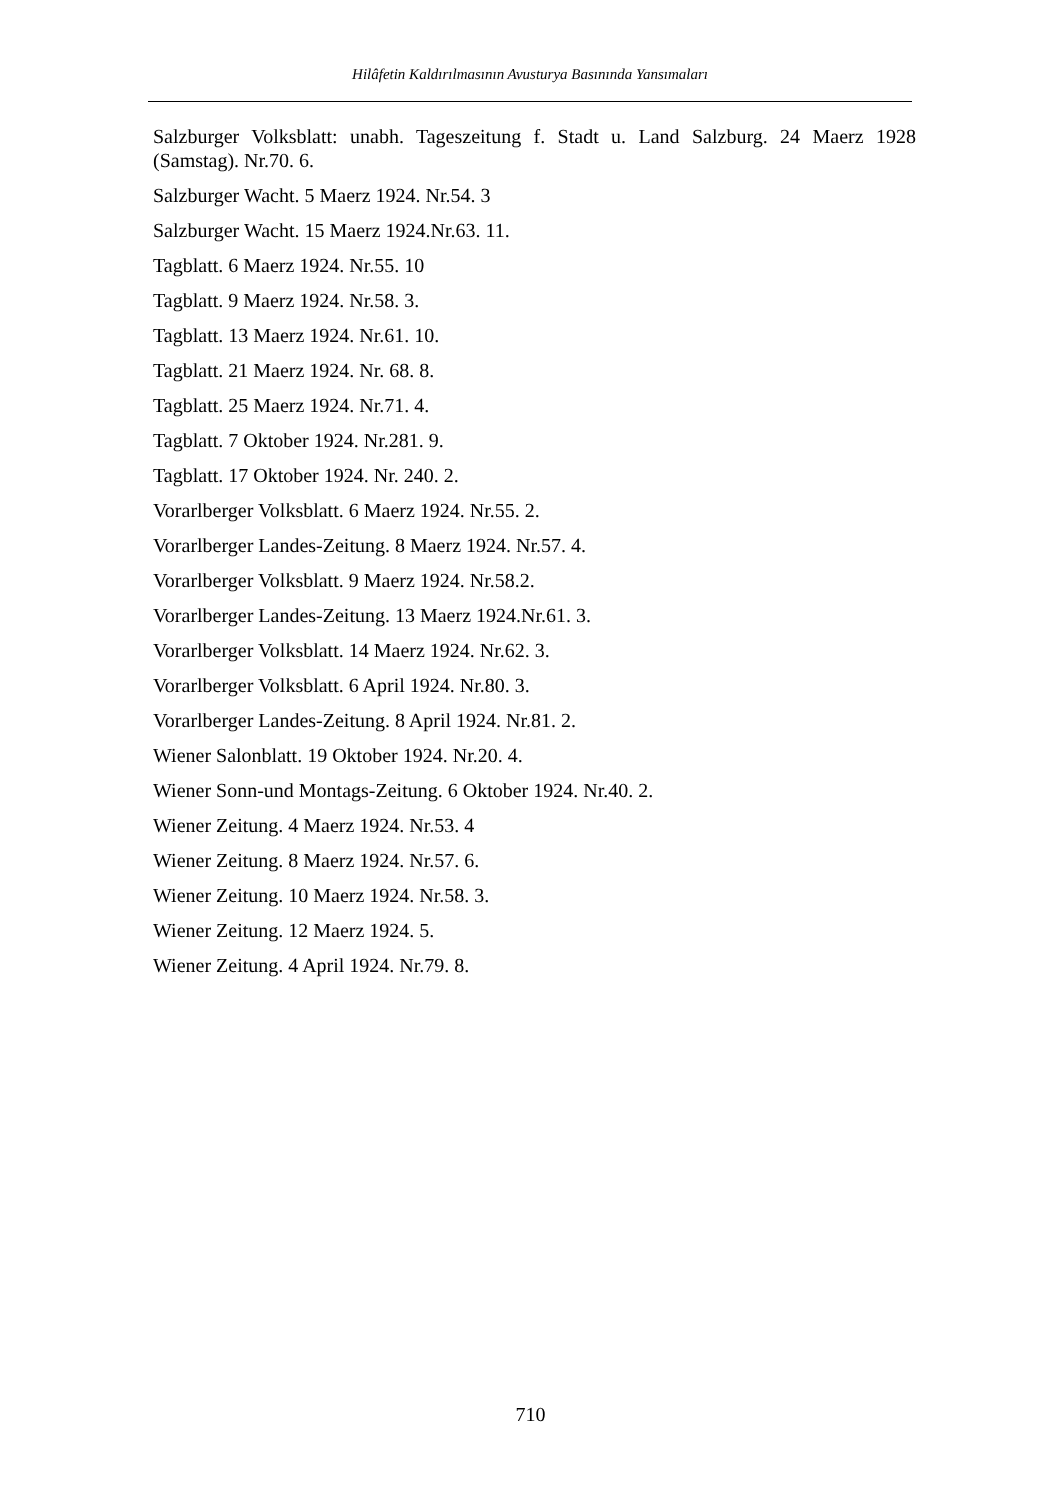Hilâfetin Kaldırılmasının Avusturya Basınında Yansımaları
Salzburger Volksblatt: unabh. Tageszeitung f. Stadt u. Land Salzburg. 24 Maerz 1928 (Samstag). Nr.70. 6.
Salzburger Wacht. 5 Maerz 1924. Nr.54. 3
Salzburger Wacht. 15 Maerz 1924.Nr.63. 11.
Tagblatt. 6 Maerz 1924. Nr.55. 10
Tagblatt. 9 Maerz 1924. Nr.58. 3.
Tagblatt. 13 Maerz 1924. Nr.61. 10.
Tagblatt. 21 Maerz 1924. Nr. 68. 8.
Tagblatt. 25 Maerz 1924. Nr.71. 4.
Tagblatt. 7 Oktober 1924. Nr.281. 9.
Tagblatt. 17 Oktober 1924. Nr. 240. 2.
Vorarlberger Volksblatt. 6 Maerz 1924. Nr.55. 2.
Vorarlberger Landes-Zeitung. 8 Maerz 1924. Nr.57. 4.
Vorarlberger Volksblatt. 9 Maerz 1924. Nr.58.2.
Vorarlberger Landes-Zeitung. 13 Maerz 1924.Nr.61. 3.
Vorarlberger Volksblatt. 14 Maerz 1924. Nr.62. 3.
Vorarlberger Volksblatt. 6 April 1924. Nr.80. 3.
Vorarlberger Landes-Zeitung. 8 April 1924. Nr.81. 2.
Wiener Salonblatt. 19 Oktober 1924. Nr.20. 4.
Wiener Sonn-und Montags-Zeitung. 6 Oktober 1924. Nr.40. 2.
Wiener Zeitung. 4 Maerz 1924. Nr.53. 4
Wiener Zeitung. 8 Maerz 1924. Nr.57. 6.
Wiener Zeitung. 10 Maerz 1924. Nr.58. 3.
Wiener Zeitung. 12 Maerz 1924. 5.
Wiener Zeitung. 4 April 1924. Nr.79. 8.
710